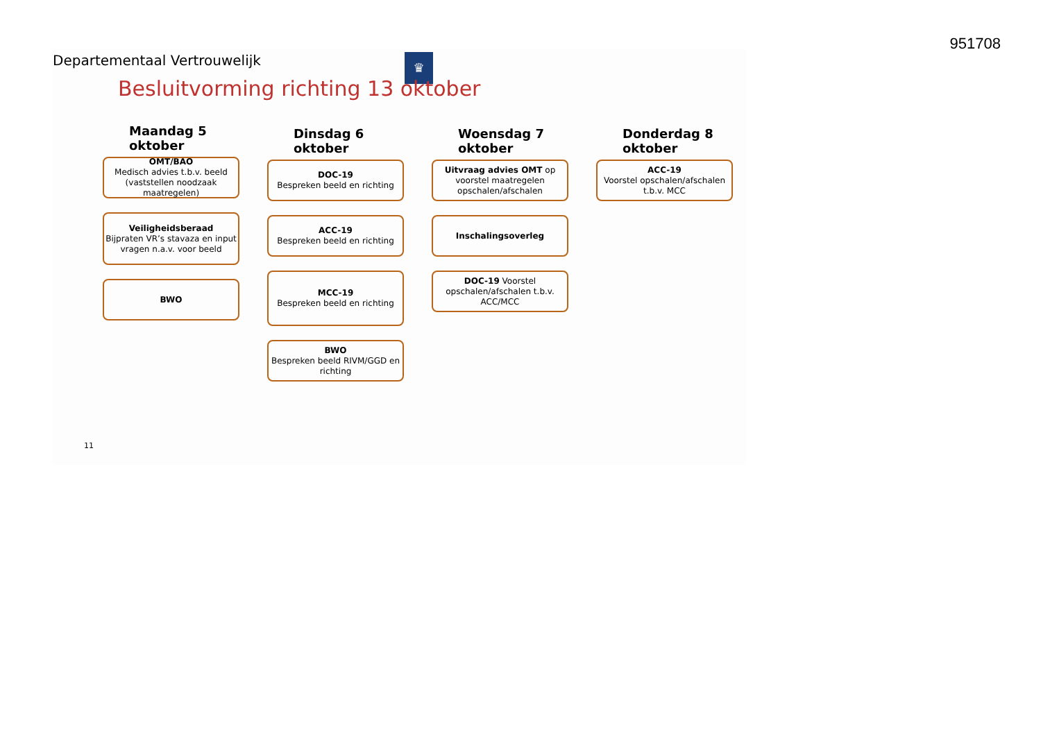951708
Departementaal Vertrouwelijk ♛
Besluitvorming richting 13 oktober
Maandag 5
oktober
OMT/BAO
Medisch advies t.b.v. beeld (vaststellen noodzaak maatregelen)
Veiligheidsberaad
Bijpraten VR’s stavaza en input vragen n.a.v. voor beeld
BWO
Dinsdag 6
oktober
DOC-19
Bespreken beeld en richting
ACC-19
Bespreken beeld en richting
MCC-19
Bespreken beeld en richting
BWO
Bespreken beeld RIVM/GGD en richting
Woensdag 7
oktober
Uitvraag advies OMT op voorstel maatregelen opschalen/afschalen
Inschalingsoverleg
DOC-19 Voorstel opschalen/afschalen t.b.v. ACC/MCC
Donderdag 8
oktober
ACC-19
Voorstel opschalen/afschalen t.b.v. MCC
11